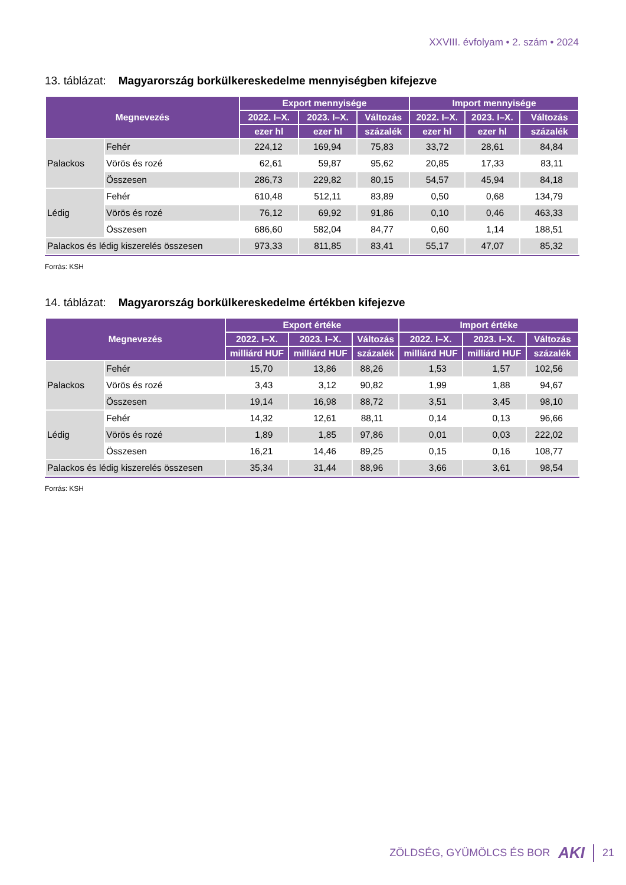XXVIII. évfolyam • 2. szám • 2024
13. táblázat: Magyarország borkülkereskedelme mennyiségben kifejezve
| Megnevezés | | Export mennyisége | | | Import mennyisége | | |
| --- | --- | --- | --- | --- | --- | --- | --- |
| | | 2022. I–X. | 2023. I–X. | Változás | 2022. I–X. | 2023. I–X. | Változás |
| | | ezer hl | ezer hl | százalék | ezer hl | ezer hl | százalék |
| Palackos | Fehér | 224,12 | 169,94 | 75,83 | 33,72 | 28,61 | 84,84 |
| | Vörös és rozé | 62,61 | 59,87 | 95,62 | 20,85 | 17,33 | 83,11 |
| | Összesen | 286,73 | 229,82 | 80,15 | 54,57 | 45,94 | 84,18 |
| Lédig | Fehér | 610,48 | 512,11 | 83,89 | 0,50 | 0,68 | 134,79 |
| | Vörös és rozé | 76,12 | 69,92 | 91,86 | 0,10 | 0,46 | 463,33 |
| | Összesen | 686,60 | 582,04 | 84,77 | 0,60 | 1,14 | 188,51 |
| Palackos és lédig kiszerelés összesen | | 973,33 | 811,85 | 83,41 | 55,17 | 47,07 | 85,32 |
Forrás: KSH
14. táblázat: Magyarország borkülkereskedelme értékben kifejezve
| Megnevezés | | Export értéke | | | Import értéke | | |
| --- | --- | --- | --- | --- | --- | --- | --- |
| | | 2022. I–X. | 2023. I–X. | Változás | 2022. I–X. | 2023. I–X. | Változás |
| | | milliárd HUF | milliárd HUF | százalék | milliárd HUF | milliárd HUF | százalék |
| Palackos | Fehér | 15,70 | 13,86 | 88,26 | 1,53 | 1,57 | 102,56 |
| | Vörös és rozé | 3,43 | 3,12 | 90,82 | 1,99 | 1,88 | 94,67 |
| | Összesen | 19,14 | 16,98 | 88,72 | 3,51 | 3,45 | 98,10 |
| Lédig | Fehér | 14,32 | 12,61 | 88,11 | 0,14 | 0,13 | 96,66 |
| | Vörös és rozé | 1,89 | 1,85 | 97,86 | 0,01 | 0,03 | 222,02 |
| | Összesen | 16,21 | 14,46 | 89,25 | 0,15 | 0,16 | 108,77 |
| Palackos és lédig kiszerelés összesen | | 35,34 | 31,44 | 88,96 | 3,66 | 3,61 | 98,54 |
Forrás: KSH
ZÖLDSÉG, GYÜMÖLCS ÉS BOR AKI 21